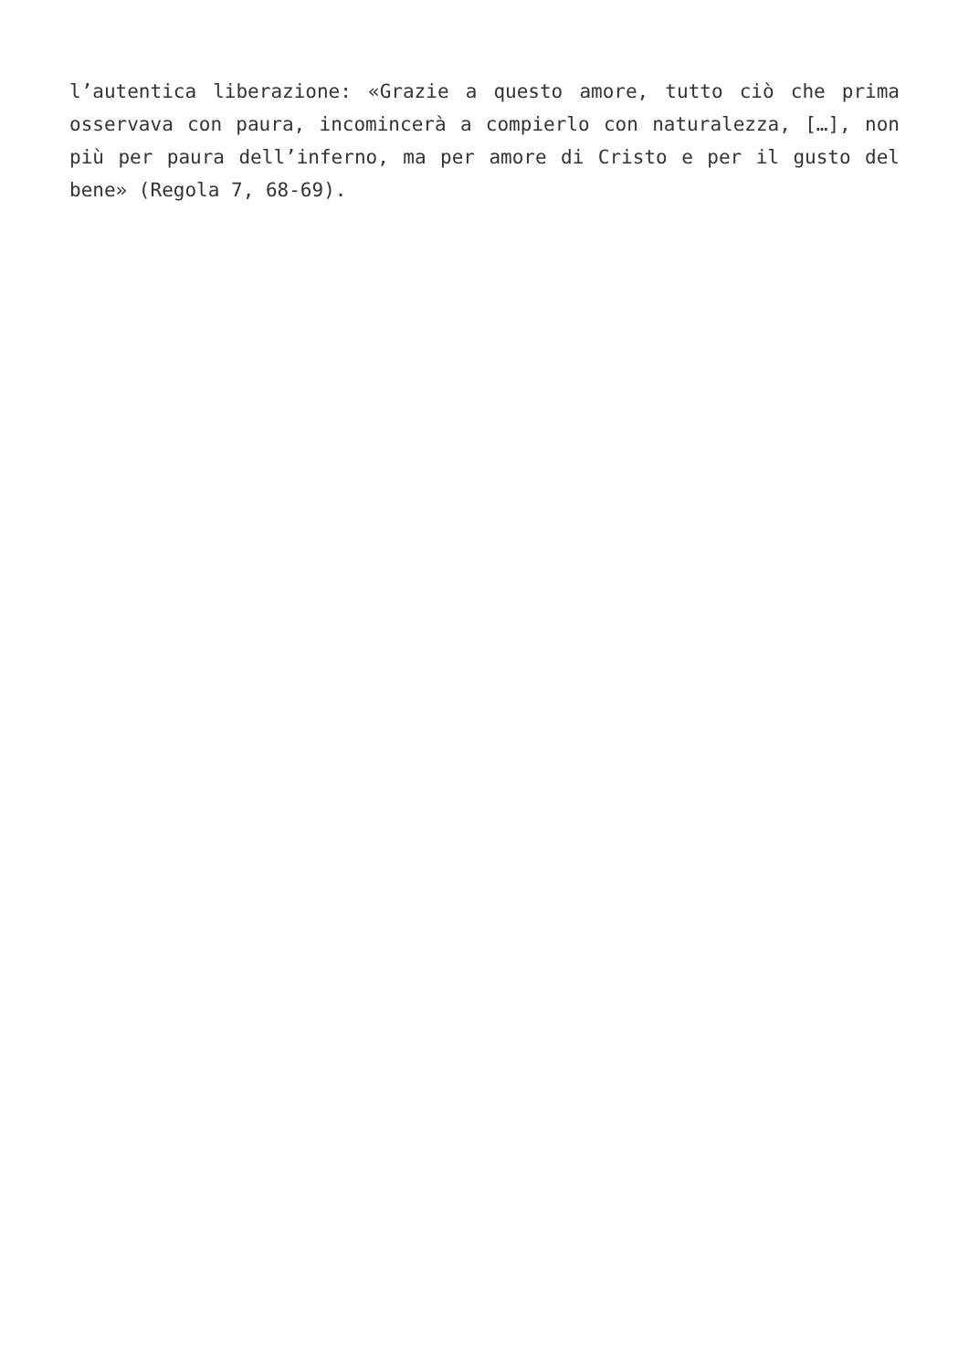l’autentica liberazione: «Grazie a questo amore, tutto ciò che prima osservava con paura, incomincerà a compierlo con naturalezza, […], non più per paura dell’inferno, ma per amore di Cristo e per il gusto del bene» (Regola 7, 68-69).